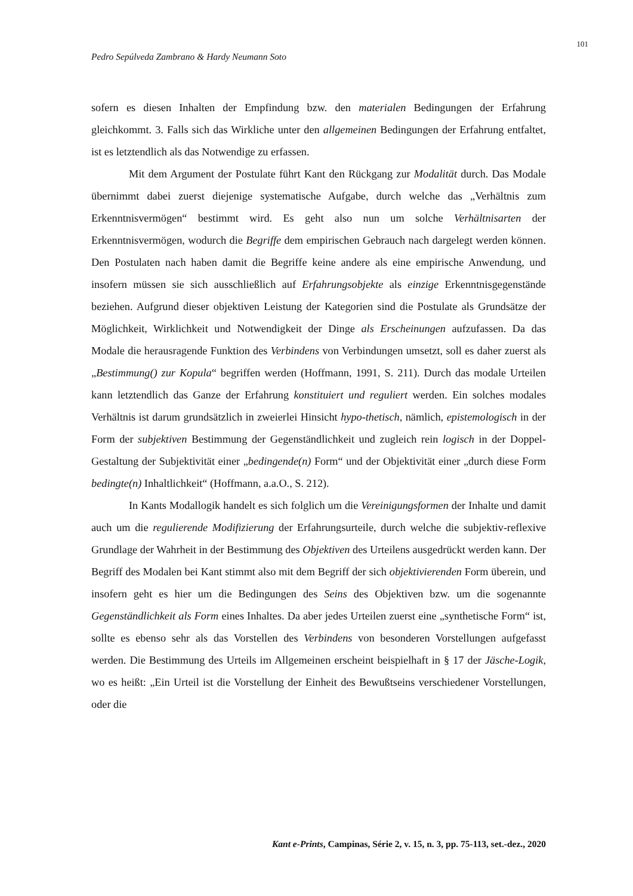101
Pedro Sepúlveda Zambrano & Hardy Neumann Soto
sofern es diesen Inhalten der Empfindung bzw. den materialen Bedingungen der Erfahrung gleichkommt. 3. Falls sich das Wirkliche unter den allgemeinen Bedingungen der Erfahrung entfaltet, ist es letztendlich als das Notwendige zu erfassen.
Mit dem Argument der Postulate führt Kant den Rückgang zur Modalität durch. Das Modale übernimmt dabei zuerst diejenige systematische Aufgabe, durch welche das „Verhältnis zum Erkenntnisvermögen“ bestimmt wird. Es geht also nun um solche Verhältnisarten der Erkenntnisvermögen, wodurch die Begriffe dem empirischen Gebrauch nach dargelegt werden können. Den Postulaten nach haben damit die Begriffe keine andere als eine empirische Anwendung, und insofern müssen sie sich ausschließlich auf Erfahrungsobjekte als einzige Erkenntnisgegenstände beziehen. Aufgrund dieser objektiven Leistung der Kategorien sind die Postulate als Grundsätze der Möglichkeit, Wirklichkeit und Notwendigkeit der Dinge als Erscheinungen aufzufassen. Da das Modale die herausragende Funktion des Verbindens von Verbindungen umsetzt, soll es daher zuerst als „Bestimmung() zur Kopula“ begriffen werden (Hoffmann, 1991, S. 211). Durch das modale Urteilen kann letztendlich das Ganze der Erfahrung konstituiert und reguliert werden. Ein solches modales Verhältnis ist darum grundsätzlich in zweierlei Hinsicht hypo-thetisch, nämlich, epistemologisch in der Form der subjektiven Bestimmung der Gegenständlichkeit und zugleich rein logisch in der Doppel-Gestaltung der Subjektivität einer „bedingende(n) Form“ und der Objektivität einer „durch diese Form bedingte(n) Inhaltlichkeit“ (Hoffmann, a.a.O., S. 212).
In Kants Modallogik handelt es sich folglich um die Vereinigungsformen der Inhalte und damit auch um die regulierende Modifizierung der Erfahrungsurteile, durch welche die subjektiv-reflexive Grundlage der Wahrheit in der Bestimmung des Objektiven des Urteilens ausgedrückt werden kann. Der Begriff des Modalen bei Kant stimmt also mit dem Begriff der sich objektivierenden Form überein, und insofern geht es hier um die Bedingungen des Seins des Objektiven bzw. um die sogenannte Gegenständlichkeit als Form eines Inhaltes. Da aber jedes Urteilen zuerst eine „synthetische Form“ ist, sollte es ebenso sehr als das Vorstellen des Verbindens von besonderen Vorstellungen aufgefasst werden. Die Bestimmung des Urteils im Allgemeinen erscheint beispielhaft in § 17 der Jäsche-Logik, wo es heißt: „Ein Urteil ist die Vorstellung der Einheit des Bewußtseins verschiedener Vorstellungen, oder die
Kant e-Prints, Campinas, Série 2, v. 15, n. 3, pp. 75-113, set.-dez., 2020